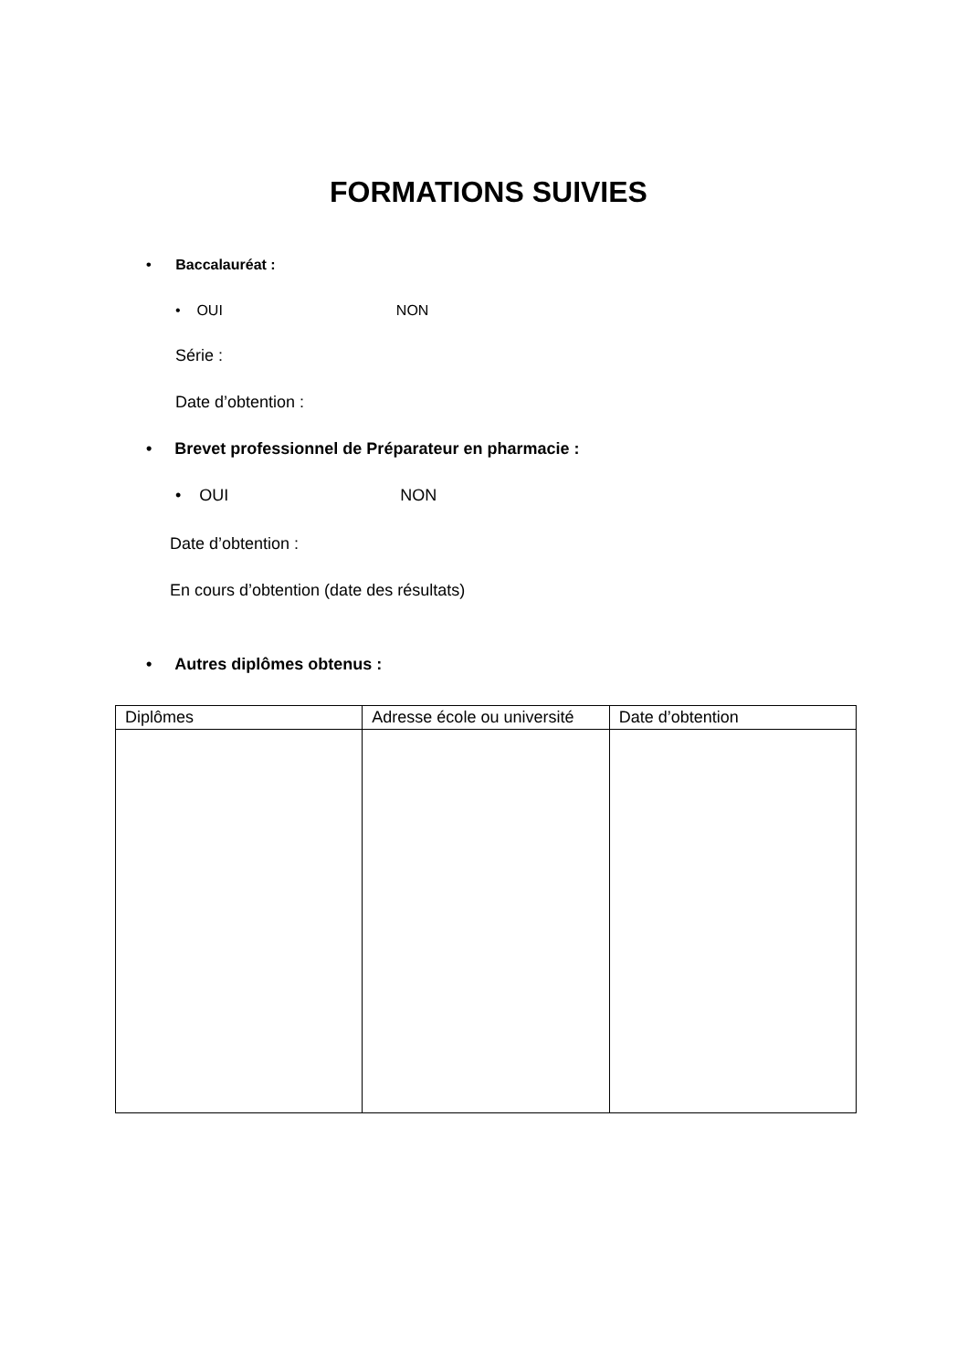FORMATIONS SUIVIES
• Baccalauréat :
• OUI NON
Série :
Date d’obtention :
• Brevet professionnel de Préparateur en pharmacie :
• OUI NON
Date d’obtention :
En cours d’obtention (date des résultats)
• Autres diplômes obtenus :
| Diplômes | Adresse école ou université | Date d’obtention |
| --- | --- | --- |